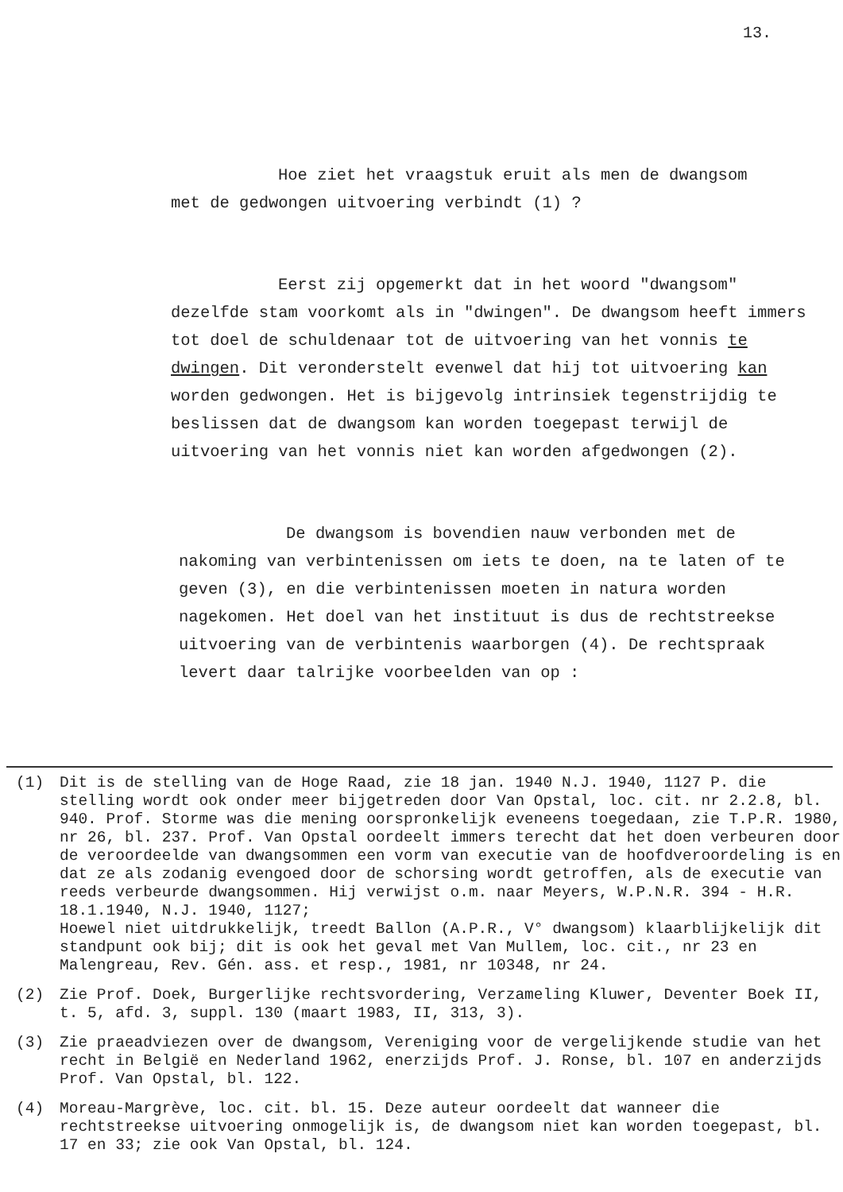13.
Hoe ziet het vraagstuk eruit als men de dwangsom
met de gedwongen uitvoering verbindt (1) ?
Eerst zij opgemerkt dat in het woord "dwangsom"
dezelfde stam voorkomt als in "dwingen". De dwangsom heeft immers tot doel de schuldenaar tot de uitvoering van het vonnis te dwingen. Dit veronderstelt evenwel dat hij tot uitvoering kan worden gedwongen. Het is bijgevolg intrinsiek tegenstrijdig te beslissen dat de dwangsom kan worden toegepast terwijl de uitvoering van het vonnis niet kan worden afgedwongen (2).
De dwangsom is bovendien nauw verbonden met de
nakoming van verbintenissen om iets te doen, na te laten of te geven (3), en die verbintenissen moeten in natura worden nagekomen. Het doel van het instituut is dus de rechtstreekse uitvoering van de verbintenis waarborgen (4). De rechtspraak levert daar talrijke voorbeelden van op :
(1) Dit is de stelling van de Hoge Raad, zie 18 jan. 1940 N.J. 1940, 1127 P. die stelling wordt ook onder meer bijgetreden door Van Opstal, loc. cit. nr 2.2.8, bl. 940. Prof. Storme was die mening oorspronkelijk eveneens toegedaan, zie T.P.R. 1980, nr 26, bl. 237. Prof. Van Opstal oordeelt immers terecht dat het doen verbeuren door de veroordeelde van dwangsommen een vorm van executie van de hoofdveroordeling is en dat ze als zodanig evengoed door de schorsing wordt getroffen, als de executie van reeds verbeurde dwangsommen. Hij verwijst o.m. naar Meyers, W.P.N.R. 394 - H.R. 18.1.1940, N.J. 1940, 1127;
Hoewel niet uitdrukkelijk, treedt Ballon (A.P.R., V° dwangsom) klaarblijkelijk dit standpunt ook bij; dit is ook het geval met Van Mullem, loc. cit., nr 23 en Malengreau, Rev. Gén. ass. et resp., 1981, nr 10348, nr 24.
(2) Zie Prof. Doek, Burgerlijke rechtsvordering, Verzameling Kluwer, Deventer Boek II, t. 5, afd. 3, suppl. 130 (maart 1983, II, 313, 3).
(3) Zie praeadviezen over de dwangsom, Vereniging voor de vergelijkende studie van het recht in België en Nederland 1962, enerzijds Prof. J. Ronse, bl. 107 en anderzijds Prof. Van Opstal, bl. 122.
(4) Moreau-Margrève, loc. cit. bl. 15. Deze auteur oordeelt dat wanneer die rechtstreekse uitvoering onmogelijk is, de dwangsom niet kan worden toegepast, bl. 17 en 33; zie ook Van Opstal, bl. 124.